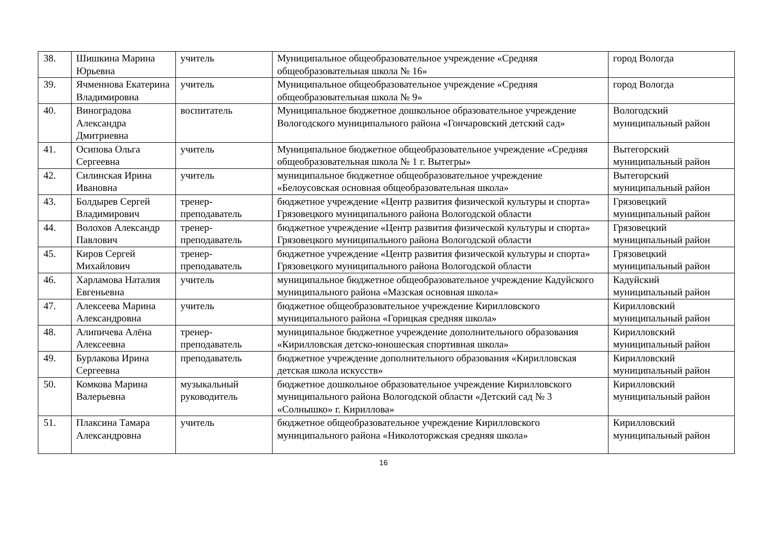| 38. | Шишкина Марина Юрьевна | учитель | Муниципальное общеобразовательное учреждение «Средняя общеобразовательная школа № 16» | город Вологда |
| 39. | Ячменнова Екатерина Владимировна | учитель | Муниципальное общеобразовательное учреждение «Средняя общеобразовательная школа № 9» | город Вологда |
| 40. | Виноградова Александра Дмитриевна | воспитатель | Муниципальное бюджетное дошкольное образовательное учреждение Вологодского муниципального района «Гончаровский детский сад» | Вологодский муниципальный район |
| 41. | Осипова Ольга Сергеевна | учитель | Муниципальное бюджетное общеобразовательное учреждение «Средняя общеобразовательная школа № 1 г. Вытегры» | Вытегорский муниципальный район |
| 42. | Силинская Ирина Ивановна | учитель | муниципальное бюджетное общеобразовательное учреждение «Белоусовская основная общеобразовательная школа» | Вытегорский муниципальный район |
| 43. | Болдырев Сергей Владимирович | тренер-преподаватель | бюджетное учреждение «Центр развития физической культуры и спорта» Грязовецкого муниципального района Вологодской области | Грязовецкий муниципальный район |
| 44. | Волохов Александр Павлович | тренер-преподаватель | бюджетное учреждение «Центр развития физической культуры и спорта» Грязовецкого муниципального района Вологодской области | Грязовецкий муниципальный район |
| 45. | Киров Сергей Михайлович | тренер-преподаватель | бюджетное учреждение «Центр развития физической культуры и спорта» Грязовецкого муниципального района Вологодской области | Грязовецкий муниципальный район |
| 46. | Харламова Наталия Евгеньевна | учитель | муниципальное бюджетное общеобразовательное учреждение Кадуйского муниципального района «Мазская основная школа» | Кадуйский муниципальный район |
| 47. | Алексеева Марина Александровна | учитель | бюджетное общеобразовательное учреждение Кирилловского муниципального района «Горицкая средняя школа» | Кирилловский муниципальный район |
| 48. | Алипичева Алёна Алексеевна | тренер-преподаватель | муниципальное бюджетное учреждение дополнительного образования «Кирилловская детско-юношеская спортивная школа» | Кирилловский муниципальный район |
| 49. | Бурлакова Ирина Сергеевна | преподаватель | бюджетное учреждение дополнительного образования «Кирилловская детская школа искусств» | Кирилловский муниципальный район |
| 50. | Комкова Марина Валерьевна | музыкальный руководитель | бюджетное дошкольное образовательное учреждение Кирилловского муниципального района Вологодской области «Детский сад № 3 «Солнышко» г. Кириллова» | Кирилловский муниципальный район |
| 51. | Плаксина Тамара Александровна | учитель | бюджетное общеобразовательное учреждение Кирилловского муниципального района «Николоторжская средняя школа» | Кирилловский муниципальный район |
16